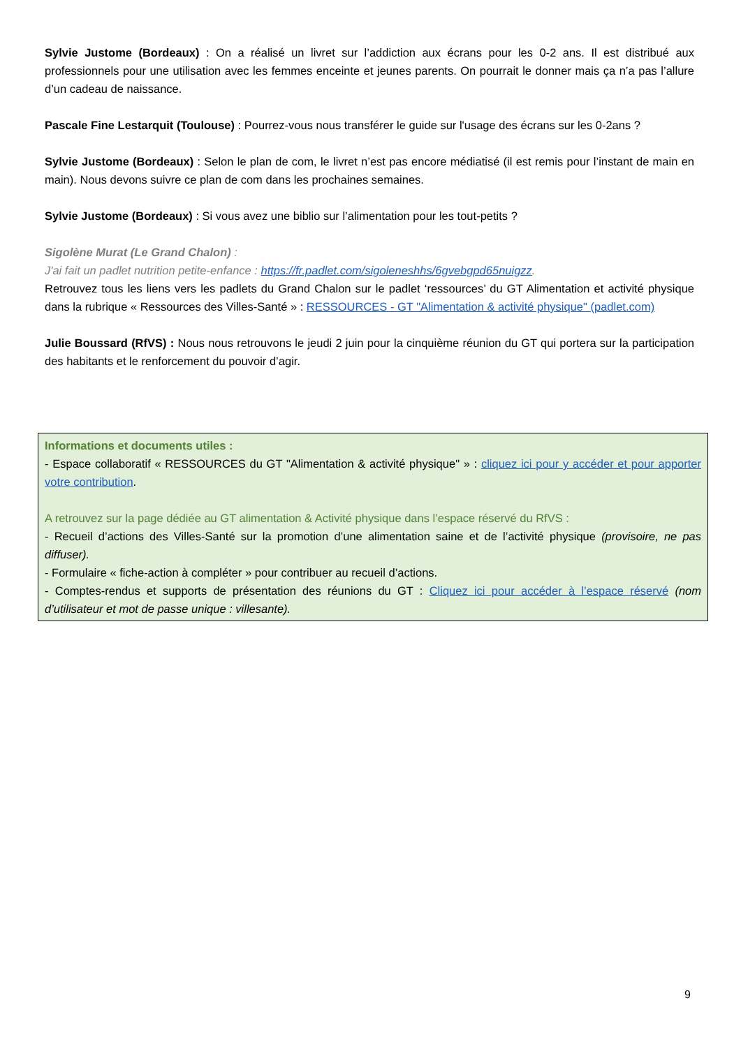Sylvie Justome (Bordeaux) : On a réalisé un livret sur l’addiction aux écrans pour les 0-2 ans. Il est distribué aux professionnels pour une utilisation avec les femmes enceinte et jeunes parents. On pourrait le donner mais ça n’a pas l’allure d’un cadeau de naissance.
Pascale Fine Lestarquit (Toulouse) : Pourrez-vous nous transférer le guide sur l'usage des écrans sur les 0-2ans ?
Sylvie Justome (Bordeaux) : Selon le plan de com, le livret n’est pas encore médiatisé (il est remis pour l’instant de main en main). Nous devons suivre ce plan de com dans les prochaines semaines.
Sylvie Justome (Bordeaux) : Si vous avez une biblio sur l’alimentation pour les tout-petits ?
Sigolène Murat (Le Grand Chalon) :
J'ai fait un padlet nutrition petite-enfance : https://fr.padlet.com/sigoleneshhs/6gvebgpd65nuigzz.
Retrouvez tous les liens vers les padlets du Grand Chalon sur le padlet ‘ressources’ du GT Alimentation et activité physique dans la rubrique « Ressources des Villes-Santé » : RESSOURCES - GT "Alimentation & activité physique" (padlet.com)
Julie Boussard (RfVS) : Nous nous retrouvons le jeudi 2 juin pour la cinquième réunion du GT qui portera sur la participation des habitants et le renforcement du pouvoir d’agir.
Informations et documents utiles :
- Espace collaboratif « RESSOURCES du GT "Alimentation & activité physique" » : cliquez ici pour y accéder et pour apporter votre contribution.
A retrouvez sur la page dédiée au GT alimentation & Activité physique dans l’espace réservé du RfVS :
- Recueil d’actions des Villes-Santé sur la promotion d’une alimentation saine et de l’activité physique (provisoire, ne pas diffuser).
- Formulaire « fiche-action à compléter » pour contribuer au recueil d’actions.
- Comptes-rendus et supports de présentation des réunions du GT : Cliquez ici pour accéder à l’espace réservé (nom d’utilisateur et mot de passe unique : villesante).
9